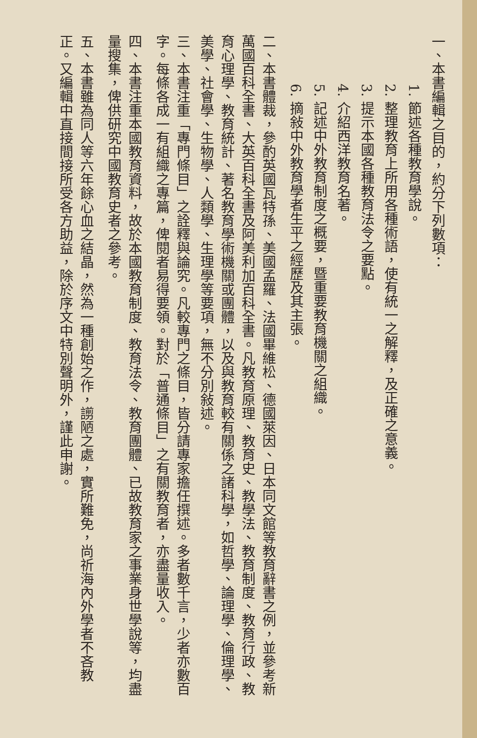一、本書編輯之目的，約分下列數項：
1. 節述各種教育學說。
2. 整理教育上所用各種術語，使有統一之解釋，及正確之意義。
3. 提示本國各種教育法令之要點。
4. 介紹西洋教育名著。
5. 記述中外教育制度之概要，暨重要教育機關之組織。
6. 摘敍中外教育學者生平之經歷及其主張。
二、本書體裁，參酌英國瓦特孫、美國孟羅、法國畢維松、德國萊因、日本同文館等教育辭書之例，並參考新萬國百科全書、大英百科全書及阿美利加百科全書。凡教育原理、教育史、教學法、教育制度、教育行政、教育心理學、教育統計、著名教育學術機關或團體，以及與教育較有關係之諸科學，如哲學、論理學、倫理學、美學、社會學、生物學、人類學、生理學等要項，無不分別敍述。
三、本書注重「專門條目」之詮釋與論究。凡較專門之條目，皆分請專家擔任撰述。多者數千言，少者亦數百字。每條各成一有組織之專篇，俾閱者易得要領。對於「普通條目」之有關教育者，亦盡量收入。
四、本書注重本國教育資料，故於本國教育制度、教育法令、教育團體、已故教育家之事業身世學說等，均盡量搜集，俾供研究中國教育史者之參考。
五、本書雖為同人等六年餘心血之結晶，然為一種創始之作，謭陋之處，實所難免，尚祈海內外學者不吝教正。又編輯中直接間接所受各方助益，除於序文中特別聲明外，謹此申謝。